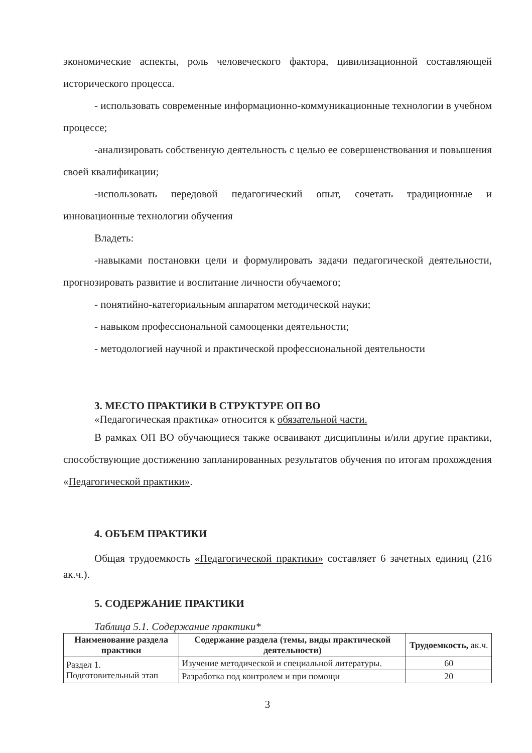экономические аспекты, роль человеческого фактора, цивилизационной составляющей исторического процесса.
- использовать современные информационно-коммуникационные технологии в учебном процессе;
-анализировать собственную деятельность с целью ее совершенствования и повышения своей квалификации;
-использовать передовой педагогический опыт, сочетать традиционные и инновационные технологии обучения
Владеть:
-навыками постановки цели и формулировать задачи педагогической деятельности, прогнозировать развитие и воспитание личности обучаемого;
- понятийно-категориальным аппаратом методической науки;
- навыком профессиональной самооценки деятельности;
- методологией научной и практической профессиональной деятельности
3. МЕСТО ПРАКТИКИ В СТРУКТУРЕ ОП ВО
«Педагогическая практика» относится к обязательной части.
В рамках ОП ВО обучающиеся также осваивают дисциплины и/или другие практики, способствующие достижению запланированных результатов обучения по итогам прохождения «Педагогической практики».
4. ОБЪЕМ ПРАКТИКИ
Общая трудоемкость «Педагогической практики» составляет 6 зачетных единиц (216 ак.ч.).
5. СОДЕРЖАНИЕ ПРАКТИКИ
Таблица 5.1. Содержание практики*
| Наименование раздела практики | Содержание раздела (темы, виды практической деятельности) | Трудоемкость, ак.ч. |
| --- | --- | --- |
| Раздел 1. Подготовительный этап | Изучение методической и специальной литературы. | 60 |
| | Разработка под контролем и при помощи | 20 |
3